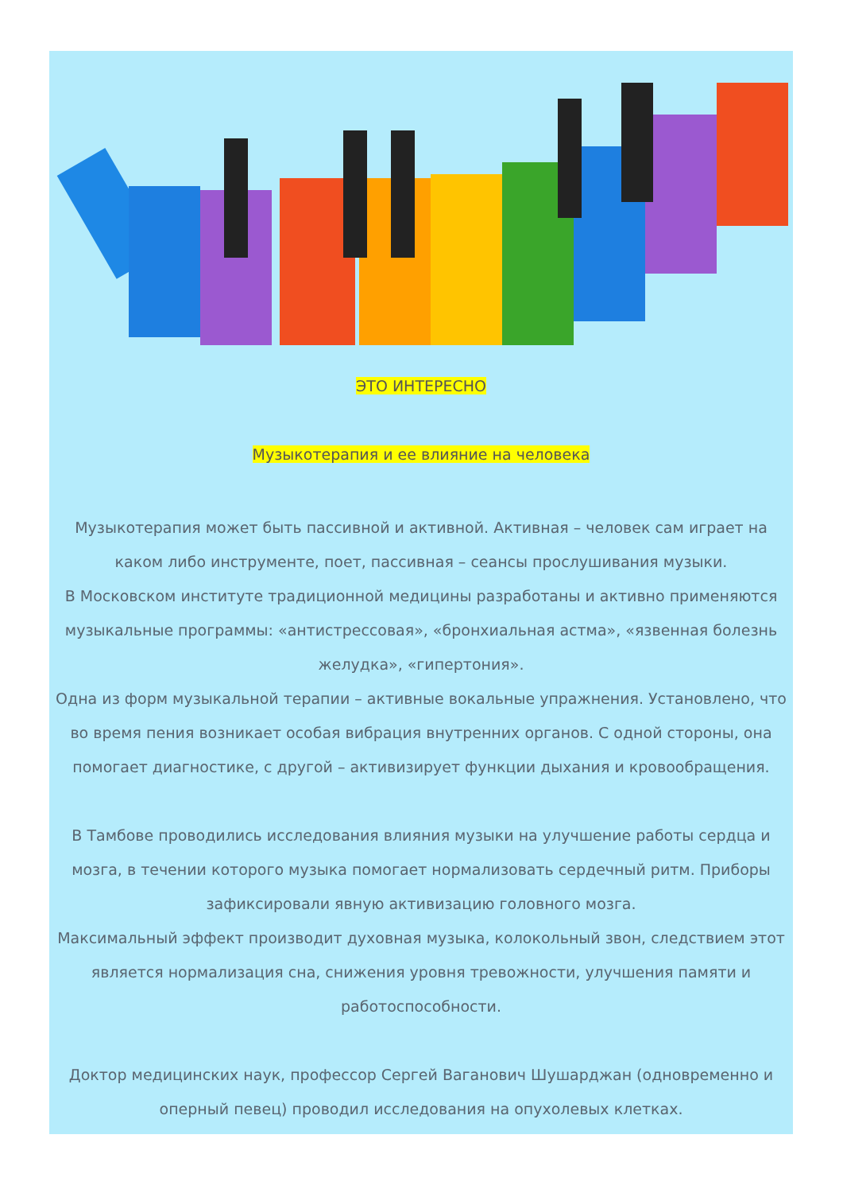ЭТО ИНТЕРЕСНО
Музыкотерапия и ее влияние на человека
Музыкотерапия может быть пассивной и активной. Активная – человек сам играет на каком либо инструменте, поет, пассивная – сеансы прослушивания музыки.
В Московском институте традиционной медицины разработаны и активно применяются музыкальные программы: «антистрессовая», «бронхиальная астма», «язвенная болезнь желудка», «гипертония».
Одна из форм музыкальной терапии – активные вокальные упражнения. Установлено, что во время пения возникает особая вибрация внутренних органов. С одной стороны, она помогает диагностике, с другой – активизирует функции дыхания и кровообращения.
В Тамбове проводились исследования влияния музыки на улучшение работы сердца и мозга, в течении которого музыка помогает нормализовать сердечный ритм. Приборы зафиксировали явную активизацию головного мозга.
Максимальный эффект производит духовная музыка, колокольный звон, следствием этот является нормализация сна, снижения уровня тревожности, улучшения памяти и работоспособности.
Доктор медицинских наук, профессор Сергей Ваганович Шушарджан (одновременно и оперный певец) проводил исследования на опухолевых клетках.